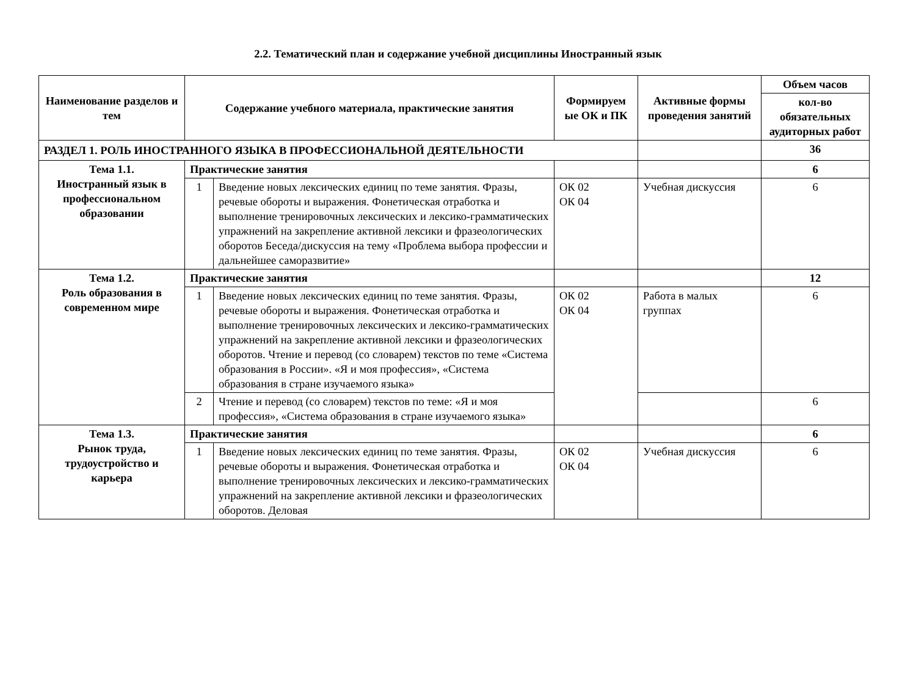2.2. Тематический план и содержание учебной дисциплины Иностранный язык
| Наименование разделов и тем | Содержание учебного материала, практические занятия | | Формируем ые ОК и ПК | Активные формы проведения занятий | Объем часов |
| --- | --- | --- | --- | --- | --- |
| | | | | | кол-во обязательных аудиторных работ |
| РАЗДЕЛ 1. РОЛЬ ИНОСТРАННОГО ЯЗЫКА В ПРОФЕССИОНАЛЬНОЙ ДЕЯТЕЛЬНОСТИ | | | | | 36 |
| Тема 1.1. Иностранный язык в профессиональном образовании | Практические занятия | | | | 6 |
| | 1 | Введение новых лексических единиц по теме занятия. Фразы, речевые обороты и выражения. Фонетическая отработка и выполнение тренировочных лексических и лексико-грамматических упражнений на закрепление активной лексики и фразеологических оборотов Беседа/дискуссия на тему «Проблема выбора профессии и дальнейшее саморазвитие» | ОК 02 ОК 04 | Учебная дискуссия | 6 |
| Тема 1.2. Роль образования в современном мире | Практические занятия | | | | 12 |
| | 1 | Введение новых лексических единиц по теме занятия. Фразы, речевые обороты и выражения. Фонетическая отработка и выполнение тренировочных лексических и лексико-грамматических упражнений на закрепление активной лексики и фразеологических оборотов. Чтение и перевод (со словарем) текстов по теме «Система образования в России». «Я и моя профессия», «Система образования в стране изучаемого языка» | ОК 02 ОК 04 | Работа в малых группах | 6 |
| | 2 | Чтение и перевод (со словарем) текстов по теме: «Я и моя профессия», «Система образования в стране изучаемого языка» | | | 6 |
| Тема 1.3. Рынок труда, трудоустройство и карьера | Практические занятия | | | | 6 |
| | 1 | Введение новых лексических единиц по теме занятия. Фразы, речевые обороты и выражения. Фонетическая отработка и выполнение тренировочных лексических и лексико-грамматических упражнений на закрепление активной лексики и фразеологических оборотов. Деловая | ОК 02 ОК 04 | Учебная дискуссия | 6 |